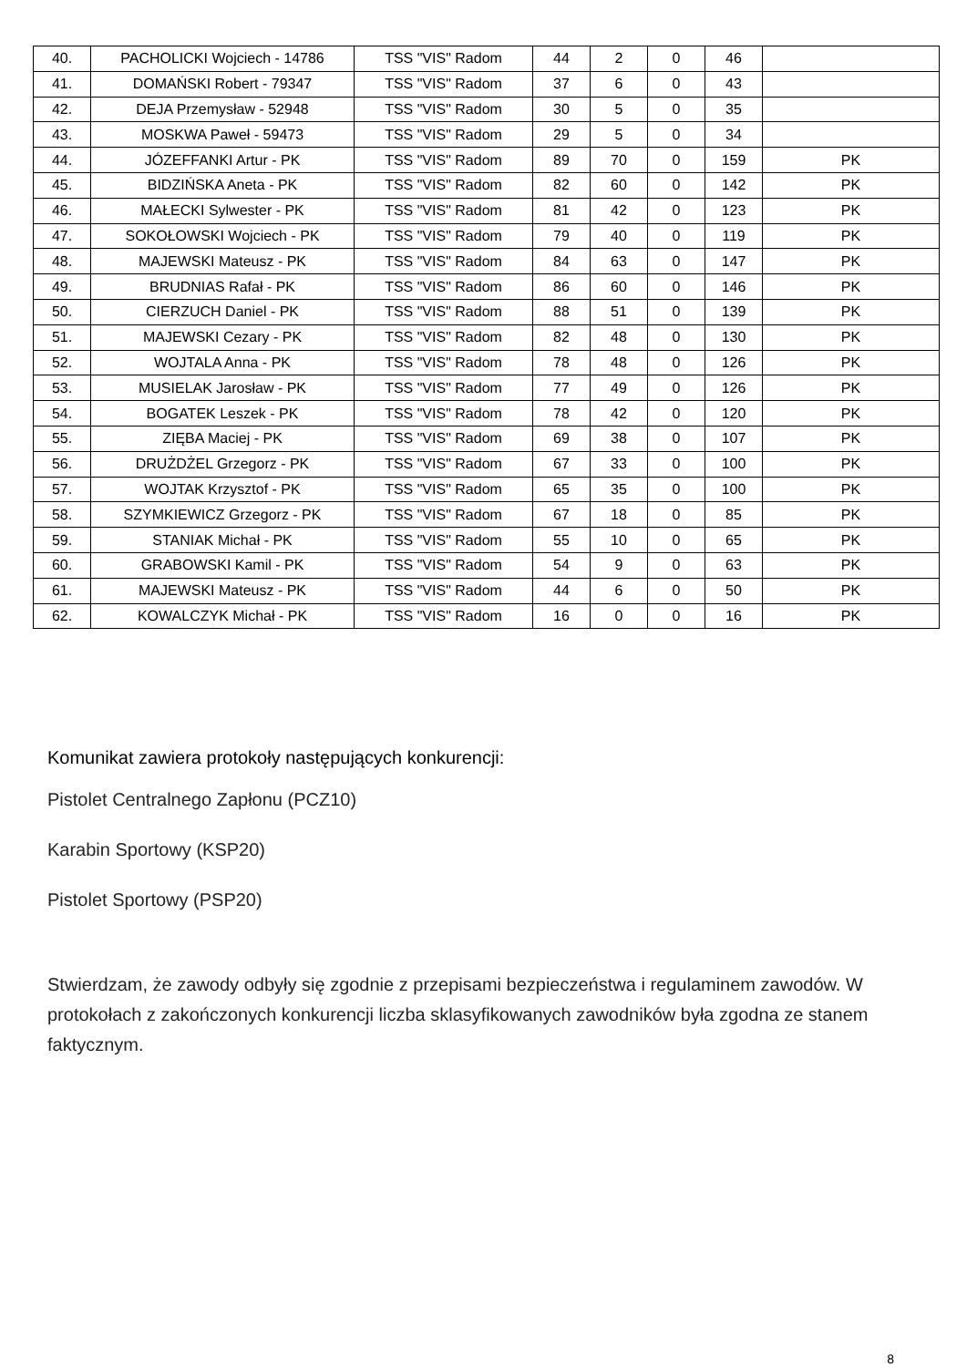| 40. | PACHOLICKI Wojciech - 14786 | TSS "VIS" Radom | 44 | 2 | 0 | 46 | |
| 41. | DOMAŃSKI Robert - 79347 | TSS "VIS" Radom | 37 | 6 | 0 | 43 | |
| 42. | DEJA Przemysław - 52948 | TSS "VIS" Radom | 30 | 5 | 0 | 35 | |
| 43. | MOSKWA Paweł - 59473 | TSS "VIS" Radom | 29 | 5 | 0 | 34 | |
| 44. | JÓZEFFANKI Artur - PK | TSS "VIS" Radom | 89 | 70 | 0 | 159 | PK |
| 45. | BIDZIŃSKA Aneta - PK | TSS "VIS" Radom | 82 | 60 | 0 | 142 | PK |
| 46. | MAŁECKI Sylwester - PK | TSS "VIS" Radom | 81 | 42 | 0 | 123 | PK |
| 47. | SOKOŁOWSKI Wojciech - PK | TSS "VIS" Radom | 79 | 40 | 0 | 119 | PK |
| 48. | MAJEWSKI Mateusz - PK | TSS "VIS" Radom | 84 | 63 | 0 | 147 | PK |
| 49. | BRUDNIAS Rafał - PK | TSS "VIS" Radom | 86 | 60 | 0 | 146 | PK |
| 50. | CIERZUCH Daniel - PK | TSS "VIS" Radom | 88 | 51 | 0 | 139 | PK |
| 51. | MAJEWSKI Cezary - PK | TSS "VIS" Radom | 82 | 48 | 0 | 130 | PK |
| 52. | WOJTALA Anna - PK | TSS "VIS" Radom | 78 | 48 | 0 | 126 | PK |
| 53. | MUSIELAK Jarosław - PK | TSS "VIS" Radom | 77 | 49 | 0 | 126 | PK |
| 54. | BOGATEK Leszek - PK | TSS "VIS" Radom | 78 | 42 | 0 | 120 | PK |
| 55. | ZIĘBA Maciej - PK | TSS "VIS" Radom | 69 | 38 | 0 | 107 | PK |
| 56. | DRUŻDŻEL Grzegorz - PK | TSS "VIS" Radom | 67 | 33 | 0 | 100 | PK |
| 57. | WOJTAK Krzysztof - PK | TSS "VIS" Radom | 65 | 35 | 0 | 100 | PK |
| 58. | SZYMKIEWICZ Grzegorz - PK | TSS "VIS" Radom | 67 | 18 | 0 | 85 | PK |
| 59. | STANIAK Michał - PK | TSS "VIS" Radom | 55 | 10 | 0 | 65 | PK |
| 60. | GRABOWSKI Kamil - PK | TSS "VIS" Radom | 54 | 9 | 0 | 63 | PK |
| 61. | MAJEWSKI Mateusz - PK | TSS "VIS" Radom | 44 | 6 | 0 | 50 | PK |
| 62. | KOWALCZYK Michał - PK | TSS "VIS" Radom | 16 | 0 | 0 | 16 | PK |
Komunikat zawiera protokoły następujących konkurencji:
Pistolet Centralnego Zapłonu (PCZ10)
Karabin Sportowy (KSP20)
Pistolet Sportowy (PSP20)
Stwierdzam, że zawody odbyły się zgodnie z przepisami bezpieczeństwa i regulaminem zawodów. W protokołach z zakończonych konkurencji liczba sklasyfikowanych zawodników była zgodna ze stanem faktycznym.
8